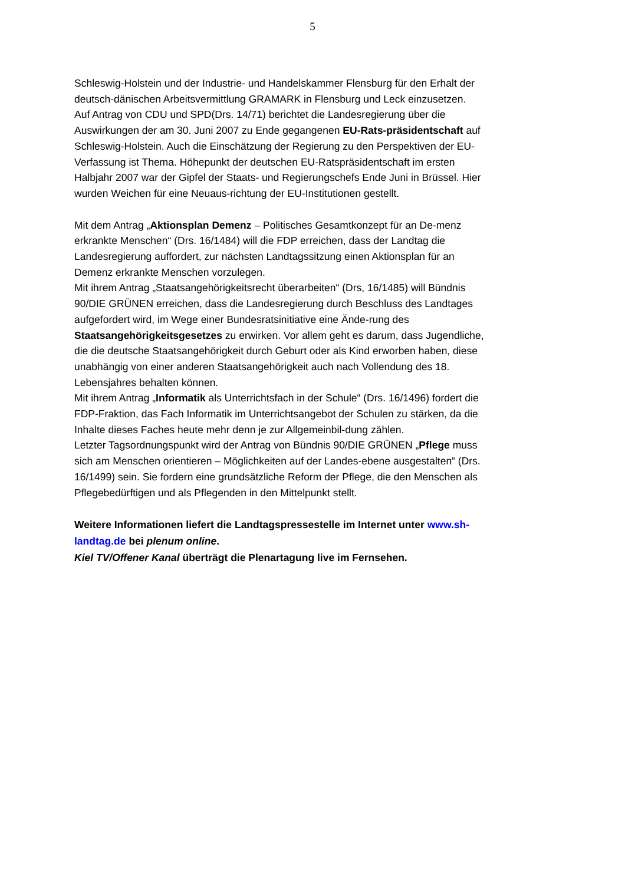5
Schleswig-Holstein und der Industrie- und Handelskammer Flensburg für den Erhalt der deutsch-dänischen Arbeitsvermittlung GRAMARK in Flensburg und Leck einzusetzen.
Auf Antrag von CDU und SPD(Drs. 14/71) berichtet die Landesregierung über die Auswirkungen der am 30. Juni 2007 zu Ende gegangenen EU-Rats-präsidentschaft auf Schleswig-Holstein. Auch die Einschätzung der Regierung zu den Perspektiven der EU-Verfassung ist Thema. Höhepunkt der deutschen EU-Ratspräsidentschaft im ersten Halbjahr 2007 war der Gipfel der Staats- und Regierungschefs Ende Juni in Brüssel. Hier wurden Weichen für eine Neuaus-richtung der EU-Institutionen gestellt.
Mit dem Antrag „Aktionsplan Demenz – Politisches Gesamtkonzept für an De-menz erkrankte Menschen“ (Drs. 16/1484) will die FDP erreichen, dass der Landtag die Landesregierung auffordert, zur nächsten Landtagssitzung einen Aktionsplan für an Demenz erkrankte Menschen vorzulegen.
Mit ihrem Antrag „Staatsangehörigkeitsrecht überarbeiten“ (Drs, 16/1485) will Bündnis 90/DIE GRÜNEN erreichen, dass die Landesregierung durch Beschluss des Landtages aufgefordert wird, im Wege einer Bundesratsinitiative eine Ände-rung des Staatsangehörigkeitsgesetzes zu erwirken. Vor allem geht es darum, dass Jugendliche, die die deutsche Staatsangehörigkeit durch Geburt oder als Kind erworben haben, diese unabhängig von einer anderen Staatsangehörigkeit auch nach Vollendung des 18. Lebensjahres behalten können.
Mit ihrem Antrag „Informatik als Unterrichtsfach in der Schule“ (Drs. 16/1496) fordert die FDP-Fraktion, das Fach Informatik im Unterrichtsangebot der Schulen zu stärken, da die Inhalte dieses Faches heute mehr denn je zur Allgemeinbil-dung zählen.
Letzter Tagsordnungspunkt wird der Antrag von Bündnis 90/DIE GRÜNEN „Pflege muss sich am Menschen orientieren – Möglichkeiten auf der Landes-ebene ausgestalten“ (Drs. 16/1499) sein. Sie fordern eine grundsätzliche Reform der Pflege, die den Menschen als Pflegebedürftigen und als Pflegenden in den Mittelpunkt stellt.
Weitere Informationen liefert die Landtagspressestelle im Internet unter www.sh-landtag.de bei plenum online.
Kiel TV/Offener Kanal überträgt die Plenartagung live im Fernsehen.